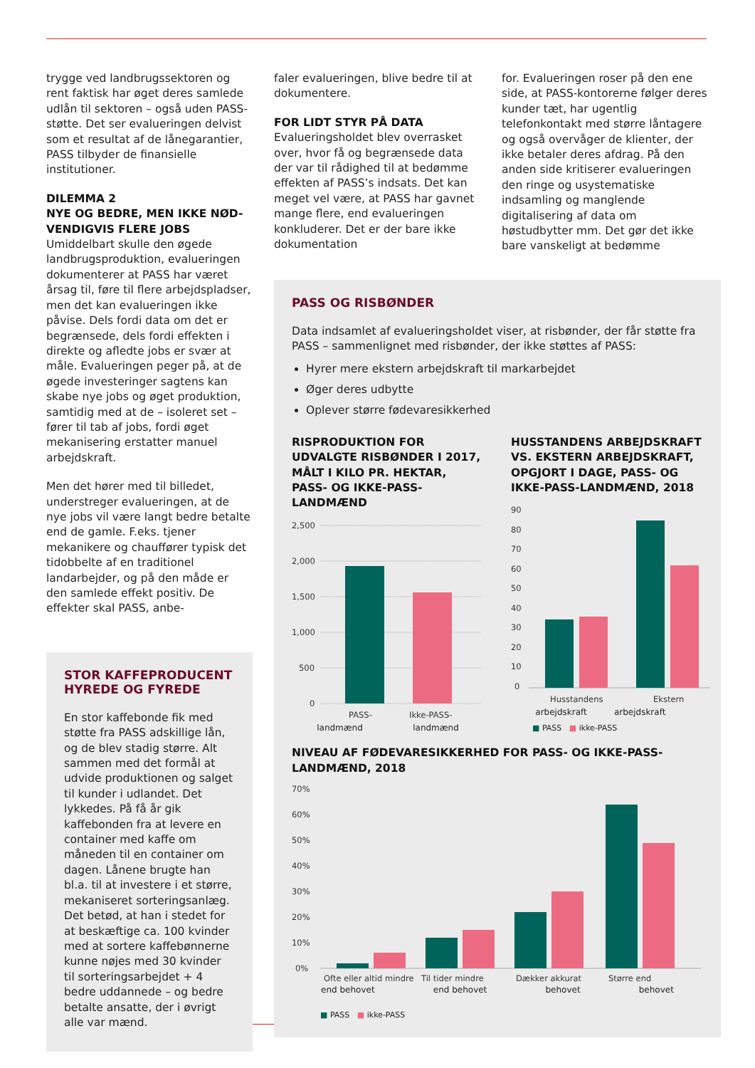trygge ved landbrugssektoren og rent faktisk har øget deres samlede udlån til sektoren – også uden PASS-støtte. Det ser evalueringen delvist som et resultat af de lånegarantier, PASS tilbyder de finansielle institutioner.
DILEMMA 2
NYE OG BEDRE, MEN IKKE NØD-VENDIGVIS FLERE JOBS
Umiddelbart skulle den øgede landbrugsproduktion, evalueringen dokumenterer at PASS har været årsag til, føre til flere arbejdspladser, men det kan evalueringen ikke påvise. Dels fordi data om det er begrænsede, dels fordi effekten i direkte og afledte jobs er svær at måle. Evalueringen peger på, at de øgede investeringer sagtens kan skabe nye jobs og øget produktion, samtidig med at de – isoleret set – fører til tab af jobs, fordi øget mekanisering erstatter manuel arbejdskraft.
Men det hører med til billedet, understreger evalueringen, at de nye jobs vil være langt bedre betalte end de gamle. F.eks. tjener mekanikere og chauffører typisk det tidobbelte af en traditionel landarbejder, og på den måde er den samlede effekt positiv. De effekter skal PASS, anbe-
STOR KAFFEPRODUCENT
HYREDE OG FYREDE
En stor kaffebonde fik med støtte fra PASS adskillige lån, og de blev stadig større. Alt sammen med det formål at udvide produktionen og salget til kunder i udlandet. Det lykkedes. På få år gik kaffebonden fra at levere en container med kaffe om måneden til en container om dagen. Lånene brugte han bl.a. til at investere i et større, mekaniseret sorteringsanlæg. Det betød, at han i stedet for at beskæftige ca. 100 kvinder med at sortere kaffebønnerne kunne nøjes med 30 kvinder til sorteringsarbejdet + 4 bedre uddannede – og bedre betalte ansatte, der i øvrigt alle var mænd.
faler evalueringen, blive bedre til at dokumentere.
FOR LIDT STYR PÅ DATA
Evalueringsholdet blev overrasket over, hvor få og begrænsede data der var til rådighed til at bedømme effekten af PASS’s indsats. Det kan meget vel være, at PASS har gavnet mange flere, end evalueringen konkluderer. Det er der bare ikke dokumentation
for. Evalueringen roser på den ene side, at PASS-kontorerne følger deres kunder tæt, har ugentlig telefonkontakt med større låntagere og også overvåger de klienter, der ikke betaler deres afdrag. På den anden side kritiserer evalueringen den ringe og usystematiske indsamling og manglende digitalisering af data om høstudbytter mm. Det gør det ikke bare vanskeligt at bedømme
PASS OG RISBØNDER
Data indsamlet af evalueringsholdet viser, at risbønder, der får støtte fra PASS – sammenlignet med risbønder, der ikke støttes af PASS:
Hyrer mere ekstern arbejdskraft til markarbejdet
Øger deres udbytte
Oplever større fødevaresikkerhed
RISPRODUKTION FOR UDVALGTE RISBØNDER I 2017, MÅLT I KILO PR. HEKTAR, PASS- OG IKKE-PASS-LANDMÆND
2,500
2,000
1,500
1,000
500
0
PASS-
Ikke-PASS-
landmænd landmænd
HUSSTANDENS ARBEJDSKRAFT VS. EKSTERN ARBEJDSKRAFT, OPGJORT I DAGE, PASS- OG IKKE-PASS-LANDMÆND, 2018
90
80
70
60
50
40
30
20
10
0
Husstandens
Ekstern
arbejdskraft arbejdskraft
■ PASS ■ ikke-PASS
NIVEAU AF FØDEVARESIKKERHED FOR PASS- OG IKKE-PASS-LANDMÆND, 2018
70%
60%
50%
40%
30%
20%
10%
0%
Ofte eller altid mindre
Til tider mindre
Dækker akkurat
Større end
end behovet end behovet behovet behovet
■ PASS ■ ikke-PASS